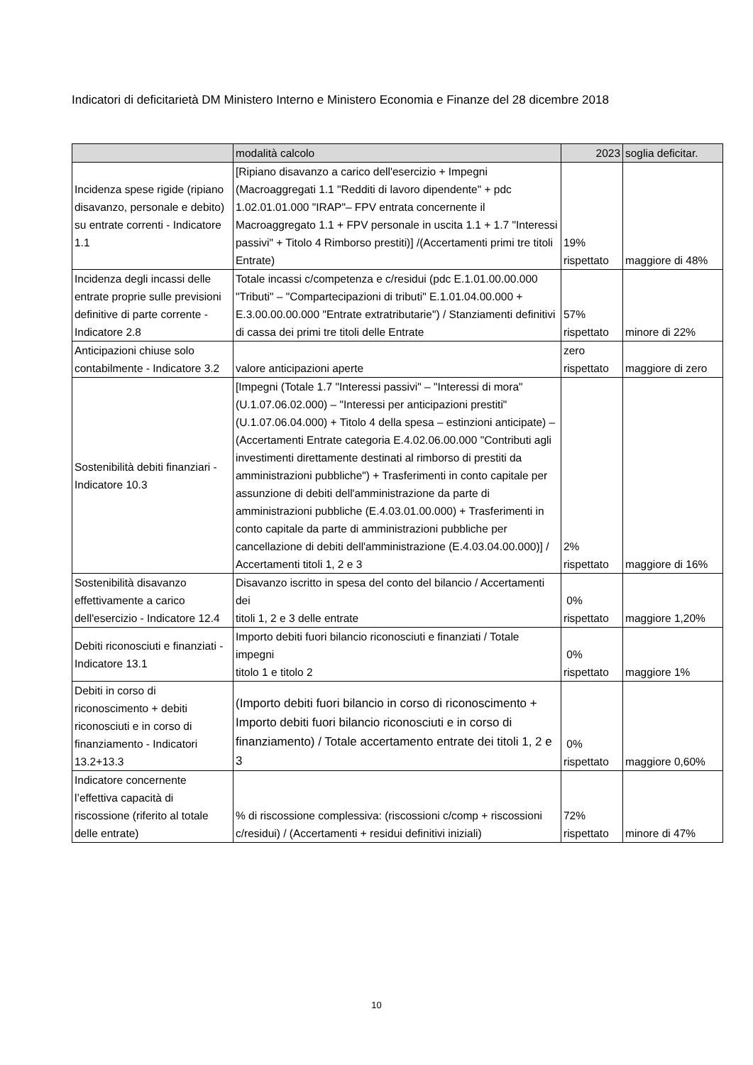Indicatori di deficitarietà DM Ministero Interno e Ministero Economia e Finanze del 28 dicembre 2018
| | modalità calcolo | 2023 | soglia deficitar. |
| --- | --- | --- | --- |
| Incidenza spese rigide (ripiano disavanzo, personale e debito) su entrate correnti - Indicatore 1.1 | [Ripiano disavanzo a carico dell'esercizio + Impegni (Macroaggregati 1.1 "Redditi di lavoro dipendente" + pdc 1.02.01.01.000 "IRAP"– FPV entrata concernente il Macroaggregato 1.1 + FPV personale in uscita 1.1 + 1.7 "Interessi passivi" + Titolo 4 Rimborso prestiti)] /(Accertamenti primi tre titoli Entrate) | 19% rispettato | maggiore di 48% |
| Incidenza degli incassi delle entrate proprie sulle previsioni definitive di parte corrente - Indicatore 2.8 | Totale incassi c/competenza e c/residui (pdc E.1.01.00.00.000 "Tributi" – "Compartecipazioni di tributi" E.1.01.04.00.000 + E.3.00.00.00.000 "Entrate extratributarie") / Stanziamenti definitivi di cassa dei primi tre titoli delle Entrate | 57% rispettato | minore di 22% |
| Anticipazioni chiuse solo contabilmente - Indicatore 3.2 | valore anticipazioni aperte | zero rispettato | maggiore di zero |
| Sostenibilità debiti finanziari - Indicatore 10.3 | [Impegni (Totale 1.7 "Interessi passivi" – "Interessi di mora" (U.1.07.06.02.000) – "Interessi per anticipazioni prestiti" (U.1.07.06.04.000) + Titolo 4 della spesa – estinzioni anticipate) – (Accertamenti Entrate categoria E.4.02.06.00.000 "Contributi agli investimenti direttamente destinati al rimborso di prestiti da amministrazioni pubbliche") + Trasferimenti in conto capitale per assunzione di debiti dell'amministrazione da parte di amministrazioni pubbliche (E.4.03.01.00.000) + Trasferimenti in conto capitale da parte di amministrazioni pubbliche per cancellazione di debiti dell'amministrazione (E.4.03.04.00.000)] / Accertamenti titoli 1, 2 e 3 | 2% rispettato | maggiore di 16% |
| Sostenibilità disavanzo effettivamente a carico dell'esercizio - Indicatore 12.4 | Disavanzo iscritto in spesa del conto del bilancio / Accertamenti dei titoli 1, 2 e 3 delle entrate | 0% rispettato | maggiore 1,20% |
| Debiti riconosciuti e finanziati - Indicatore 13.1 | Importo debiti fuori bilancio riconosciuti e finanziati / Totale impegni titolo 1 e titolo 2 | 0% rispettato | maggiore 1% |
| Debiti in corso di riconoscimento + debiti riconosciuti e in corso di finanziamento - Indicatori 13.2+13.3 | (Importo debiti fuori bilancio in corso di riconoscimento + Importo debiti fuori bilancio riconosciuti e in corso di finanziamento) / Totale accertamento entrate dei titoli 1, 2 e 3 | 0% rispettato | maggiore 0,60% |
| Indicatore concernente l’effettiva capacità di riscossione (riferito al totale delle entrate) | % di riscossione complessiva: (riscossioni c/comp + riscossioni c/residui) / (Accertamenti + residui definitivi iniziali) | 72% rispettato | minore di 47% |
10